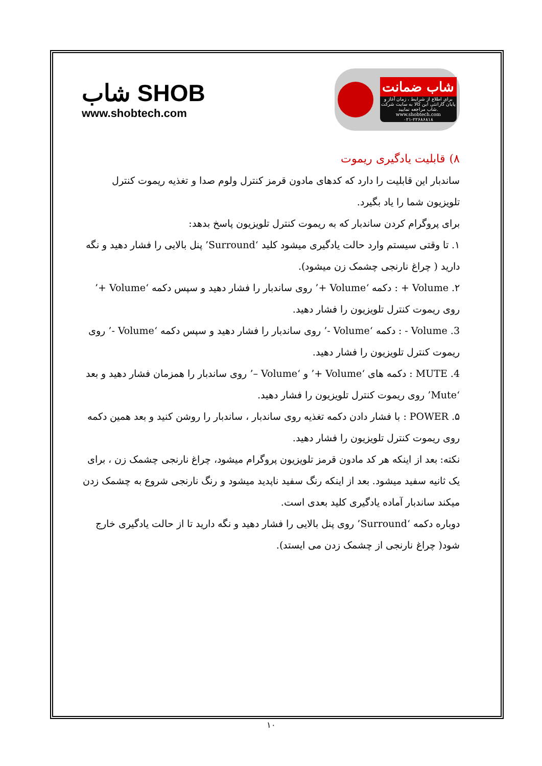شاب SHOB
www.shobtech.com
شاب ضمانت
برای اطلاع از شرایط ، زمان آغاز و پایان گارانتی این کالا به سایت شرکت شاب مراجعه نمایید.
www.shobtech.com
۰۲۱-۲۲۶۸۶۸۱۸
۸) قابلیت یادگیری ریموت
ساندبار این قابلیت را دارد که کدهای مادون قرمز کنترل ولوم صدا و تغذیه ریموت کنترل تلویزیون شما را یاد بگیرد.
برای پروگرام کردن ساندبار که به ریموت کنترل تلویزیون پاسخ بدهد:
۱. تا وقتی سیستم وارد حالت یادگیری میشود کلید ‘Surround’ پنل بالایی را فشار دهید و نگه دارید ( چراغ نارنجی چشمک زن میشود).
۲. Volume + : دکمه ‘Volume +’ روی ساندبار را فشار دهید و سپس دکمه ‘Volume +’ روی ریموت کنترل تلویزیون را فشار دهید.
3. Volume - : دکمه ‘Volume -’ روی ساندبار را فشار دهید و سپس دکمه ‘Volume -’ روی ریموت کنترل تلویزیون را فشار دهید.
4. MUTE : دکمه های ‘Volume +’ و ‘Volume –’ روی ساندبار را همزمان فشار دهید و بعد ‘Mute’ روی ریموت کنترل تلویزیون را فشار دهید.
۵. POWER : با فشار دادن دکمه تغذیه روی ساندبار ، ساندبار را روشن کنید و بعد همین دکمه روی ریموت کنترل تلویزیون را فشار دهید.
نکته: بعد از اینکه هر کد مادون قرمز تلویزیون پروگرام میشود، چراغ نارنجی چشمک زن ، برای یک ثانیه سفید میشود. بعد از اینکه رنگ سفید ناپدید میشود و رنگ نارنجی شروع به چشمک زدن میکند ساندبار آماده یادگیری کلید بعدی است.
دوباره دکمه ‘Surround’ روی پنل بالایی را فشار دهید و نگه دارید تا از حالت یادگیری خارج شود( چراغ نارنجی از چشمک زدن می ایستد).
۱۰